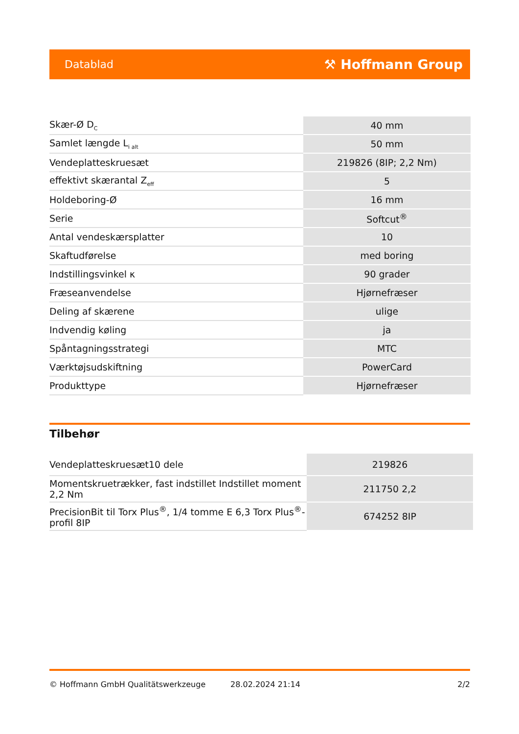Datablad ⚒ Hoffmann Group
| Skær-Ø D<sub>C</sub> | 40 mm |
| Samlet længde L<sub>i alt</sub> | 50 mm |
| Vendeplatteskruesæt | 219826 (8IP; 2,2 Nm) |
| effektivt skærantal Z<sub>eff</sub> | 5 |
| Holdeboring-Ø | 16 mm |
| Serie | Softcut<sup>®</sup> |
| Antal vendeskærsplatter | 10 |
| Skaftudførelse | med boring |
| Indstillingsvinkel κ | 90 grader |
| Fræseanvendelse | Hjørnefræser |
| Deling af skærene | ulige |
| Indvendig køling | ja |
| Spåntagningsstrategi | MTC |
| Værktøjsudskiftning | PowerCard |
| Produkttype | Hjørnefræser |
Tilbehør
| Vendeplatteskruesæt10 dele | 219826 |
| Momentskruetrækker, fast indstillet Indstillet moment 2,2 Nm | 211750 2,2 |
| PrecisionBit til Torx Plus<sup>®</sup>, 1/4 tomme E 6,3 Torx Plus<sup>®</sup>-profil 8IP | 674252 8IP |
© Hoffmann GmbH Qualitätswerkzeuge 28.02.2024 21:14 2/2